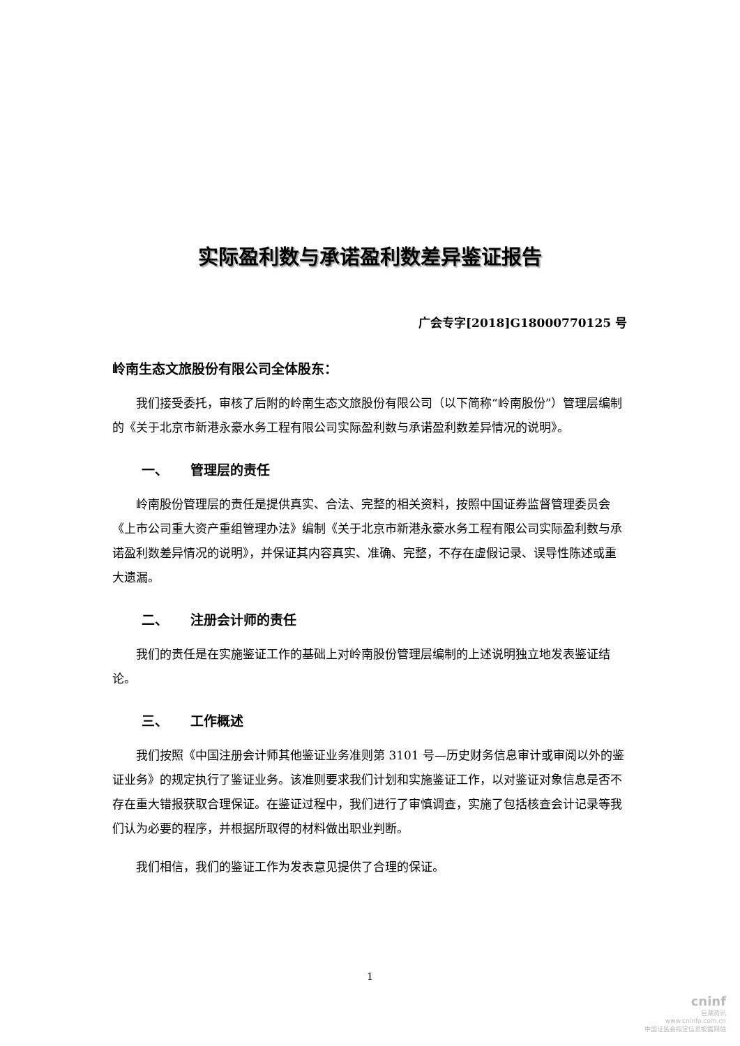实际盈利数与承诺盈利数差异鉴证报告
广会专字[2018]G18000770125 号
岭南生态文旅股份有限公司全体股东：
我们接受委托，审核了后附的岭南生态文旅股份有限公司（以下简称“岭南股份”）管理层编制的《关于北京市新港永豪水务工程有限公司实际盈利数与承诺盈利数差异情况的说明》。
一、 管理层的责任
岭南股份管理层的责任是提供真实、合法、完整的相关资料，按照中国证券监督管理委员会《上市公司重大资产重组管理办法》编制《关于北京市新港永豪水务工程有限公司实际盈利数与承诺盈利数差异情况的说明》，并保证其内容真实、准确、完整，不存在虚假记录、误导性陈述或重大遗漏。
二、 注册会计师的责任
我们的责任是在实施鉴证工作的基础上对岭南股份管理层编制的上述说明独立地发表鉴证结论。
三、 工作概述
我们按照《中国注册会计师其他鉴证业务准则第 3101 号—历史财务信息审计或审阅以外的鉴证业务》的规定执行了鉴证业务。该准则要求我们计划和实施鉴证工作，以对鉴证对象信息是否不存在重大错报获取合理保证。在鉴证过程中，我们进行了审慎调查，实施了包括核查会计记录等我们认为必要的程序，并根据所取得的材料做出职业判断。
我们相信，我们的鉴证工作为发表意见提供了合理的保证。
1
cninf
巨潮资讯
www.cninfo.com.cn
中国证监会指定信息披露网站